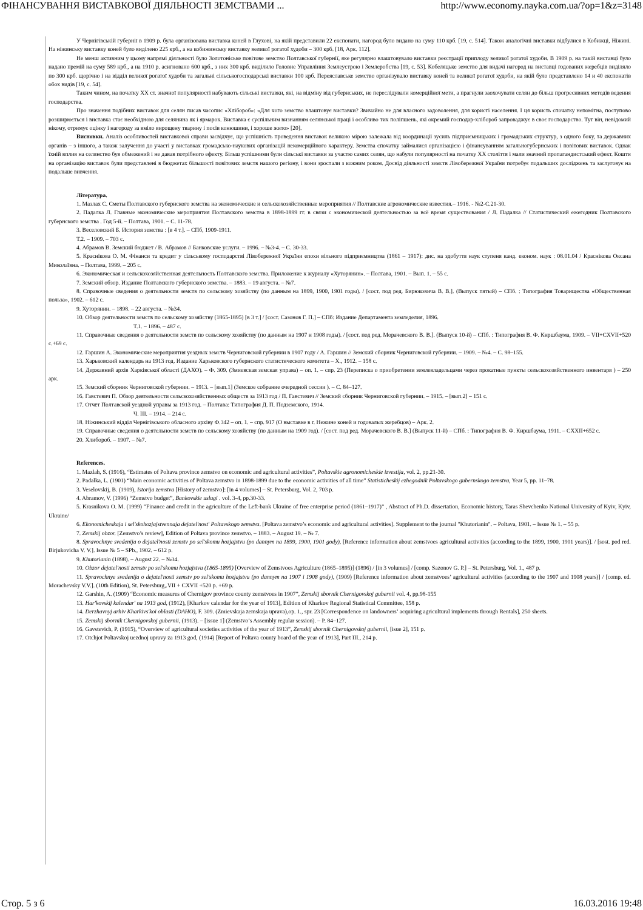ФІНАНСУВАННЯ ВИСТАВКОВОЇ ДІЯЛЬНОСТІ ЗЕМСТВАМИ ... http://www.economy.nayka.com.ua/?op=1&z=3148
У Чернігівській губернії в 1909 р. була організована виставка коней в Глухові, на якій представили 22 експонати, нагород було видано на суму 110 крб. [19, с. 514]. Також аналогічні виставки відбулися в Кобижці, Ніжині. На ніжинську виставку коней було виділено 225 крб., а на кобижинську виставку великої рогатої худоби – 300 крб. [18, Арк. 112].
Не менш активним у цьому напрямі діяльності було Золотоніське повітове земство Полтавської губернії, яке регулярно влаштовувало виставки реєстрації приплоду великої рогатої худоби. В 1909 р. на такій виставці було надано премій на суму 589 крб., а на 1910 р. асигновано 600 крб., з них 300 крб. виділило Головне Управління Землеустрою і Землеробства [19, с. 53]. Кобеляцьке земство для видачі нагород на виставці годованих жеребців виділяло по 300 крб. щорічно і на відділ великої рогатої худоби та загальні сільськогосподарські виставки 100 крб. Переяславське земство організувало виставку коней та великої рогатої худоби, на якій було представлено 14 и 40 експонатів обох видів [19, с. 54].
Таким чином, на початку XX ст. значної популярності набувають сільські виставки, які, на відміну від губернських, не переслідували комерційної мети, а прагнули заохочувати селян до більш прогресивних методів ведення господарства.
Про значення подібних виставок для селян писав часопис «Хлібороб»: «Для чого земство влаштовує виставки? Звичайно не для власного задоволення, для користі населення. І ця користь спочатку непомітна, поступово розширюється і виставка стає необхідною для селянина як і ярмарок. Виставка є суспільним визнанням селянської праці і особливо тих поліпшень, які окремий господар-хлібороб запроваджує в своє господарство. Тут він, невідомий нікому, отримує оцінку і нагороду за вміло вирощену тварину і посів конюшини, і хороше жито» [20].
Висновки. Аналіз особливостей виставкової справи засвідчує, що успішність проведення виставок великою мірою залежала від координації зусиль підприємницьких і громадських структур, з одного боку, та державних органів – з іншого, а також залучення до участі у виставках громадсько-наукових організацій некомерційного характеру. Земства спочатку займалися організацією і фінансуванням загальногубернських і повітових виставок. Однак їхній вплив на селянство був обмежений і не давав потрібного ефекту. Більш успішними були сільські виставки за участю самих селян, що набули популярності на початку XX століття і мали значний пропагандистський ефект. Кошти на організацію виставок були представлені в бюджетах більшості повітових земств нашого регіону, і вони зростали з кожним роком. Досвід діяльності земств Лівобережної України потребує подальших досліджень та заслуговує на подальше вивчення.
Література.
1. Мазлах С. Сметы Полтавского губернского земства на экономические и сельскохозяйственные мероприятия // Полтавские агрономические известия.– 1916. - №2-С.21-30.
2. Падалка Л. Главные экономические мероприятия Полтавского земства в 1898-1899 гг. в связи с экономической деятельностью за всё время существования / Л. Падалка // Статистический ежегодник Полтавского губернского земства . Год 5-й. – Полтава, 1901. – С. 11-78.
3. Веселовский Б. История земства : [в 4 т.]. – СПб, 1909-1911.
Т.2. – 1909. – 703 с.
4. Абрамов В. Земский бюджет / В. Абрамов // Банковские услуги. – 1996. – №3-4. – С. 30-33.
5. Краснікова О. М. Фінанси та кредит у сільському господарстві Лівобережної України епохи вільного підприємництва (1861 – 1917): дис. на здобуття наук ступеня канд. економ. наук : 08.01.04 / Краснікова Оксана Миколаївна. – Полтава, 1999. – 205 с.
6. Экономическая и сельскохозяйственная деятельность Полтавского земства. Приложение к журналу «Хуторянин». – Полтава, 1901. – Вып. 1. – 55 с.
7. Земский обзор. Издание Полтавского губернского земства. – 1883. – 19 августа. – №7.
8. Справочные сведения о деятельности земств по сельскому хозяйству (по данным на 1899, 1900, 1901 годы). / [сост. под ред. Бирюковича В. В.]. (Выпуск пятый) – СПб. : Типография Товарищества «Общественная польза», 1902. – 612 с.
9. Хуторянин. – 1898. – 22 августа. – №34.
10. Обзор деятельности земств по сельскому хозяйству (1865-1895) [в 3 т.] / [сост. Сазонов Г. П.] – СПб: Издание Департамента земледелия, 1896.
Т.1. – 1896. – 487 с.
11. Справочные сведения о деятельности земств по сельскому хозяйству (по данным на 1907 и 1908 годы). / [сост. под ред. Морачевского В. В.]. (Выпуск 10-й) – СПб. : Типография В. Ф. Киршбаума, 1909. – VII+CXVII+520 с.+69 с.
12. Гаршин А. Экономические мероприятия уездных земств Черниговской губернии в 1907 году / А. Гаршин // Земский сборник Черниговской губернии. – 1909. – №4. – С. 98–155.
13. Харьковский календарь на 1913 год. Издание Харьковского губернского статистического комитета – Х., 1912. – 158 с.
14. Державний архів Харківської області (ДАХО). – Ф. 309. (Змиевская земская управа) – оп. 1. – спр. 23 (Переписка о приобретении землевладельцами через прокатные пункты сельскохозяйственного инвентаря ) – 250 арк.
15. Земский сборник Черниговской губернии. – 1913. – [вып.1] (Земское собрание очередной сессии ). – С. 84–127.
16. Гавстевич П. Обзор деятельности сельскохозяйственных обществ за 1913 год / П. Гавстевич // Земский сборник Черниговской губернии. – 1915. – [вып.2] – 151 с.
17. Отчёт Полтавской уездной управы за 1913 год. – Полтава: Типография Д. П. Подземского, 1914.
Ч. ІІІ. – 1914. – 214 с.
18. Ніжинський відділ Чернігівського обласного архіву Ф.342 – оп. 1. – спр. 917 (О выставке в г. Нежине коней и годовалых жеребцов) – Арк. 2.
19. Справочные сведения о деятельности земств по сельскому хозяйству (по данным на 1909 год). / [сост. под ред. Морачевского В. В.] (Выпуск 11-й) – СПб. : Типография В. Ф. Киршбаума, 1911. – CXXII+652 с.
20. Хлибороб. – 1907. – №7.
References.
1. Mazlah, S. (1916), “Estimates of Poltava province zemstvo on economic and agricultural activities”, Poltavskie agronomicheskie izvestija, vol. 2, pp.21-30.
2. Padalka, L. (1901) “Main economic activities of Poltava zemstvo in 1898-1899 due to the economic activities of all time” Statisticheskij ezhegodnik Poltavskogo gubernskogo zemstva, Year 5, pp. 11–78.
3. Veselovskij, B. (1909), Istorija zemstva [History of zemstvo]: [in 4 volumes] – St. Petersburg, Vol. 2, 703 p.
4. Abramov, V. (1996) “Zemstvo budget”, Bankovskie uslugi . vol. 3-4, pp.30-33.
5. Krasnikova O. M. (1999) ”Finance and credit in the agriculture of the Left-bank Ukraine of free enterprise period (1861–1917)” , Abstract of Ph.D. dissertation, Economic history, Taras Shevchenko National University of Kyiv, Kyiv, Ukraine/
6. Ekonomicheskaja i sel'skohozjajstvennaja dejatel'nost' Poltavskogo zemstva. [Poltava zemstvo’s economic and agricultural activities]. Supplement to the journal "Khutorianin". – Poltava, 1901. – Issue № 1. – 55 p.
7. Zemskij obzor. [Zemstvo’s review], Edition of Poltava province zemstvo. – 1883. – August 19. – № 7.
8. Spravochnye svedenija o dejatel'nosti zemstv po sel'skomu hozjajstvu (po dannym na 1899, 1900, 1901 gody), [Reference information about zemstvoes agricultural activities (according to the 1899, 1900, 1901 years)]. / [sost. pod red. Birjukovicha V. V.]. Issue № 5 – SPb., 1902. – 612 p.
9. Khutorianin (1898). – August 22. – №34.
10. Obzor dejatel'nosti zemstv po sel'skomu hozjajstvu (1865-1895) [Overview of Zemstvoes Agriculture (1865–1895)] (1896) / [in 3 volumes] / [comp. Sazonov G. P.] – St. Petersburg, Vol. 1., 487 p.
11. Spravochnye svedenija o dejatel'nosti zemstv po sel'skomu hozjajstvu (po dannym na 1907 i 1908 gody), (1909) [Reference information about zemstvoes’ agricultural activities (according to the 1907 and 1908 years)] / [comp. ed. Morachevsky V.V.]. (10th Edition), St. Petersburg,.VII + CXVII +520 p. +69 p.
12. Garshin, A. (1909) “Economic measures of Chernigov province county zemstvoes in 1907”, Zemskij sbornik Chernigovskoj gubernii vol. 4, pp.98-155
13. Har'kovskij kalendar' na 1913 god, (1912), [Kharkov calendar for the year of 1913], Edition of Kharkov Regional Statistical Committee, 158 p.
14. Derzhavnyj arhiv Kharkivs'koї oblasti (DAHO), F. 309. (Zmievskaja zemskaja uprava),op. 1., spr. 23 [Correspondence on landowners’ acquiring agricultural implements through Rentals], 250 sheets.
15. Zemskij sbornik Chernigovskoj gubernii, (1913). – [issue 1] (Zemstvo’s Assembly regular session). – P. 84–127.
16. Gavstevich, P. (1915), “Overview of agricultural societies activities of the year of 1913”, Zemskij sbornik Chernigovskoj gubernii, [isue 2], 151 p.
17. Otchjot Poltavskoj uezdnoj upravy za 1913 god, (1914) [Report of Poltava county board of the year of 1913], Part III., 214 p.
Стор. 5 з 6 16.03.2016 19:48